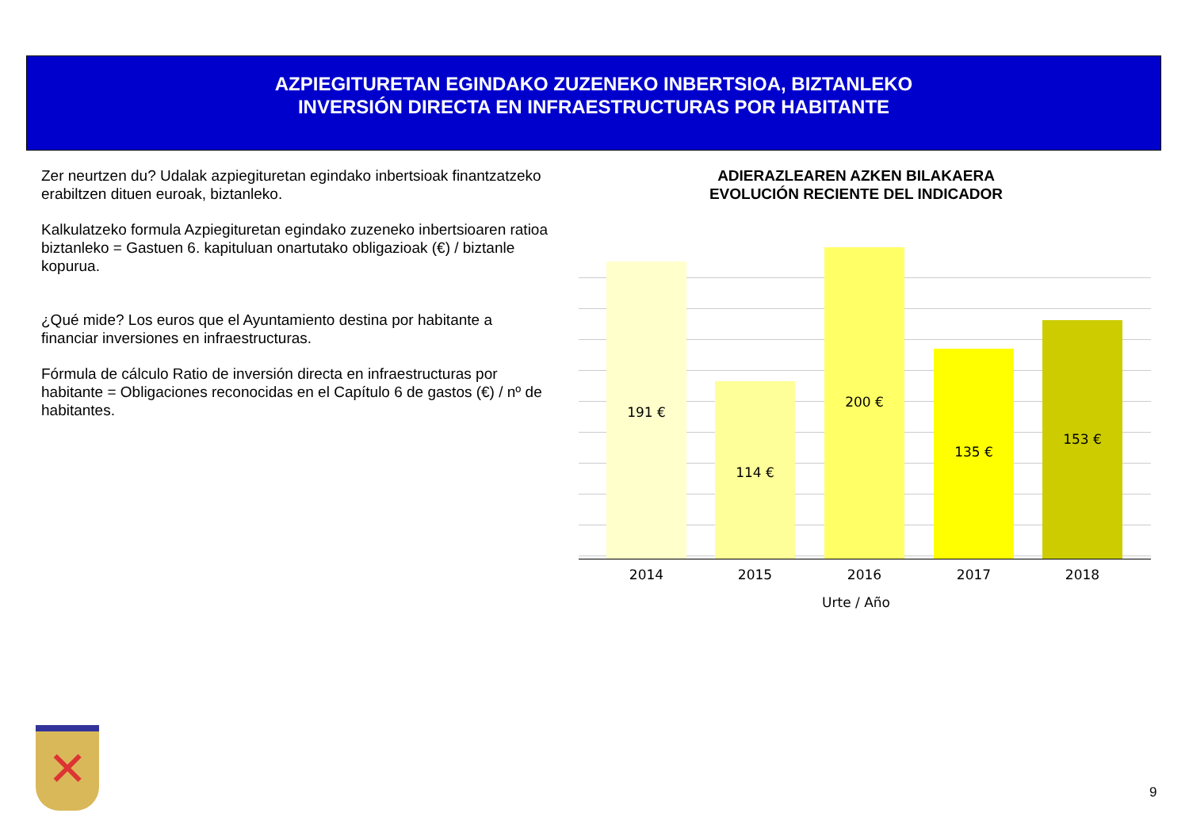AZPIEGITURETAN EGINDAKO ZUZENEKO INBERTSIOA, BIZTANLEKO
INVERSIÓN DIRECTA EN INFRAESTRUCTURAS POR HABITANTE
Zer neurtzen du? Udalak azpiegituretan egindako inbertsioak finantzatzeko erabiltzen dituen euroak, biztanleko.
Kalkulatzeko formula Azpiegituretan egindako zuzeneko inbertsioaren ratioa biztanleko = Gastuen 6. kapituluan onartutako obligazioak (€) / biztanle kopurua.
¿Qué mide? Los euros que el Ayuntamiento destina por habitante a financiar inversiones en infraestructuras.
Fórmula de cálculo Ratio de inversión directa en infraestructuras por habitante = Obligaciones reconocidas en el Capítulo 6 de gastos (€) / nº de habitantes.
ADIERAZLEAREN AZKEN BILAKAERA
EVOLUCIÓN RECIENTE DEL INDICADOR
191 € 114 € 200 € 135 € 153 €
2014 2015 2016 2017 2018
Urte / Año
✕
9